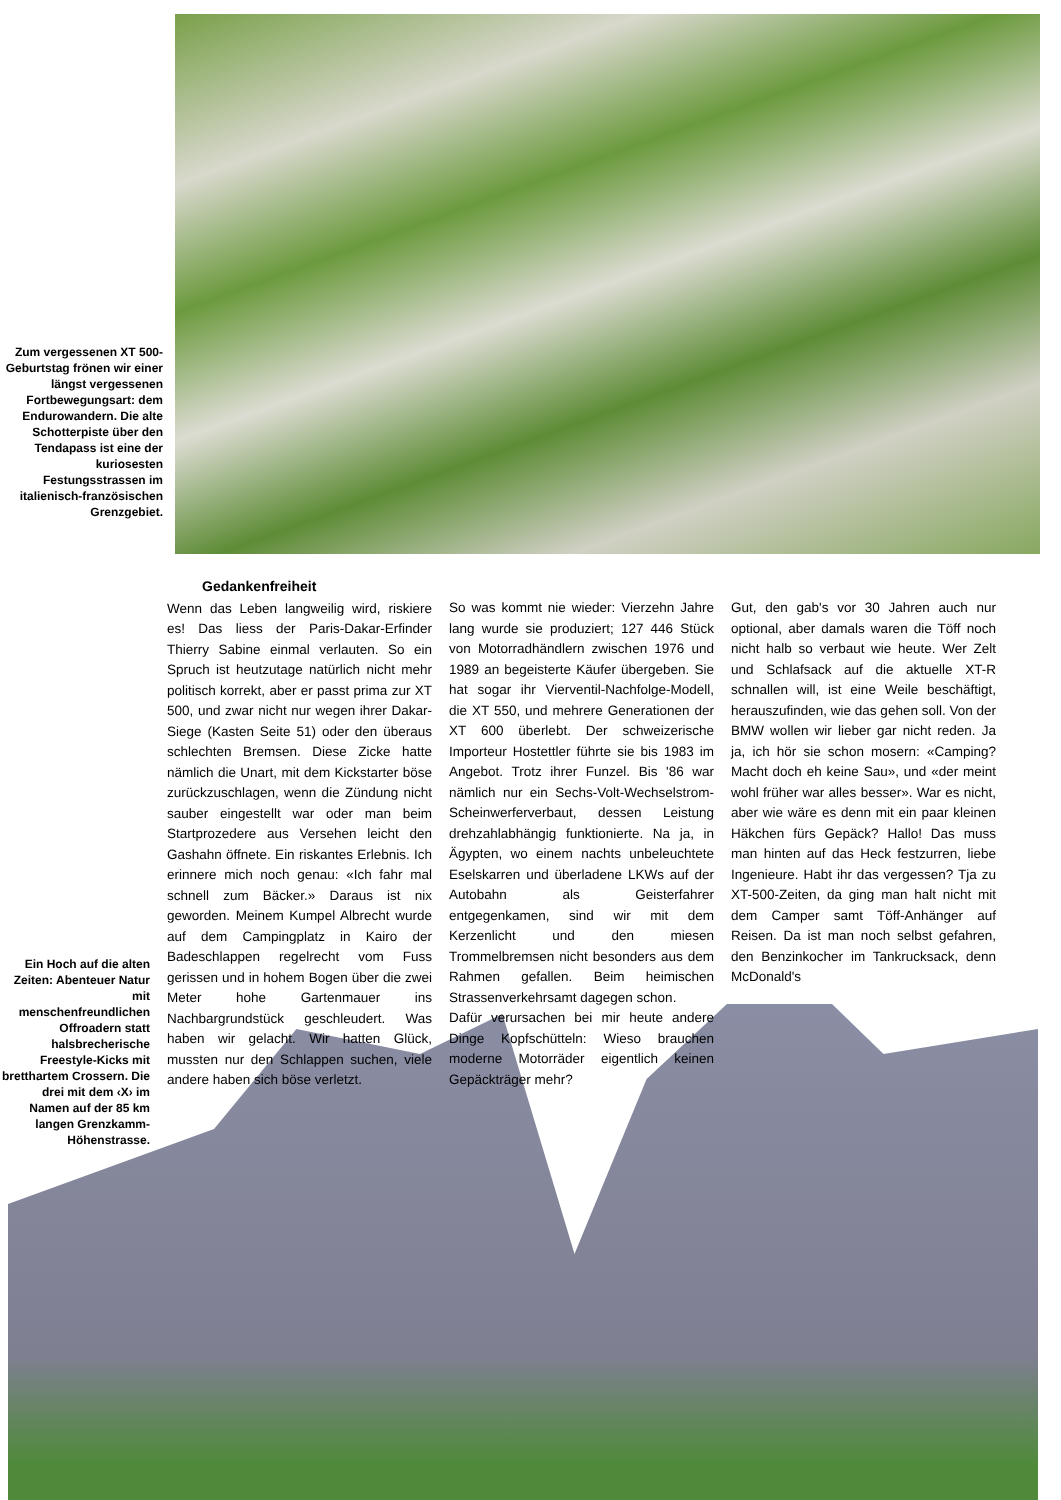Zum vergessenen XT 500-Geburtstag frönen wir einer längst vergessenen Fortbewegungsart: dem Endurowandern. Die alte Schotterpiste über den Tendapass ist eine der kuriosesten Festungsstrassen im italienisch-französischen Grenzgebiet.
Ein Hoch auf die alten Zeiten: Abenteuer Natur mit menschenfreundlichen Offroadern statt halsbrecherische Freestyle-Kicks mit bretthartem Crossern. Die drei mit dem ‹X› im Namen auf der 85 km langen Grenzkamm-Höhenstrasse.
Gedankenfreiheit
Wenn das Leben langweilig wird, riskiere es! Das liess der Paris-Dakar-Erfinder Thierry Sabine einmal verlauten. So ein Spruch ist heutzutage natürlich nicht mehr politisch korrekt, aber er passt prima zur XT 500, und zwar nicht nur wegen ihrer Dakar-Siege (Kasten Seite 51) oder den überaus schlechten Bremsen. Diese Zicke hatte nämlich die Unart, mit dem Kickstarter böse zurückzuschlagen, wenn die Zündung nicht sauber eingestellt war oder man beim Startprozedere aus Versehen leicht den Gashahn öffnete. Ein riskantes Erlebnis. Ich erinnere mich noch genau: «Ich fahr mal schnell zum Bäcker.» Daraus ist nix geworden. Meinem Kumpel Albrecht wurde auf dem Campingplatz in Kairo der Badeschlappen regelrecht vom Fuss gerissen und in hohem Bogen über die zwei Meter hohe Gartenmauer ins Nachbargrundstück geschleudert. Was haben wir gelacht. Wir hatten Glück, mussten nur den Schlappen suchen, viele andere haben sich böse verletzt.
So was kommt nie wieder: Vierzehn Jahre lang wurde sie produziert; 127 446 Stück von Motorradhändlern zwischen 1976 und 1989 an begeisterte Käufer übergeben. Sie hat sogar ihr Vierventil-Nachfolge-Modell, die XT 550, und mehrere Generationen der XT 600 überlebt. Der schweizerische Importeur Hostettler führte sie bis 1983 im Angebot. Trotz ihrer Funzel. Bis '86 war nämlich nur ein Sechs-Volt-Wechselstrom-Scheinwerferverbaut, dessen Leistung drehzahlabhängig funktionierte. Na ja, in Ägypten, wo einem nachts unbeleuchtete Eselskarren und überladene LKWs auf der Autobahn als Geisterfahrer entgegenkamen, sind wir mit dem Kerzenlicht und den miesen Trommelbremsen nicht besonders aus dem Rahmen gefallen. Beim heimischen Strassenverkehrsamt dagegen schon.
Dafür verursachen bei mir heute andere Dinge Kopfschütteln: Wieso brauchen moderne Motorräder eigentlich keinen Gepäckträger mehr?
Gut, den gab's vor 30 Jahren auch nur optional, aber damals waren die Töff noch nicht halb so verbaut wie heute. Wer Zelt und Schlafsack auf die aktuelle XT-R schnallen will, ist eine Weile beschäftigt, herauszufinden, wie das gehen soll. Von der BMW wollen wir lieber gar nicht reden. Ja ja, ich hör sie schon mosern: «Camping? Macht doch eh keine Sau», und «der meint wohl früher war alles besser». War es nicht, aber wie wäre es denn mit ein paar kleinen Häkchen fürs Gepäck? Hallo! Das muss man hinten auf das Heck festzurren, liebe Ingenieure. Habt ihr das vergessen? Tja zu XT-500-Zeiten, da ging man halt nicht mit dem Camper samt Töff-Anhänger auf Reisen. Da ist man noch selbst gefahren, den Benzinkocher im Tankrucksack, denn McDonald's